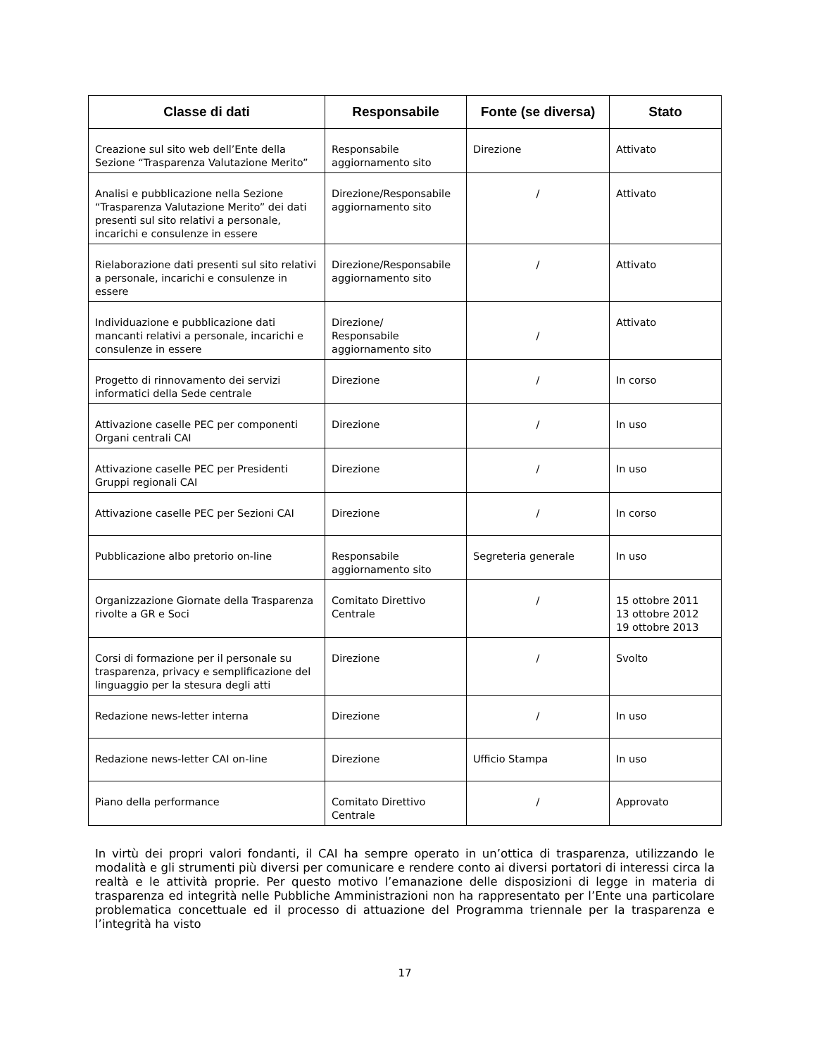| Classe di dati | Responsabile | Fonte (se diversa) | Stato |
| --- | --- | --- | --- |
| Creazione sul sito web dell’Ente della Sezione “Trasparenza Valutazione Merito” | Responsabile aggiornamento sito | Direzione | Attivato |
| Analisi e pubblicazione nella Sezione “Trasparenza Valutazione Merito” dei dati presenti sul sito relativi a personale, incarichi e consulenze in essere | Direzione/Responsabile aggiornamento sito | / | Attivato |
| Rielaborazione dati presenti sul sito relativi a personale, incarichi e consulenze in essere | Direzione/Responsabile aggiornamento sito | / | Attivato |
| Individuazione e pubblicazione dati mancanti relativi a personale, incarichi e consulenze in essere | Direzione/ Responsabile aggiornamento sito | / | Attivato |
| Progetto di rinnovamento dei servizi informatici della Sede centrale | Direzione | / | In corso |
| Attivazione caselle PEC per componenti Organi centrali CAI | Direzione | / | In uso |
| Attivazione caselle PEC per Presidenti Gruppi regionali CAI | Direzione | / | In uso |
| Attivazione caselle PEC per Sezioni CAI | Direzione | / | In corso |
| Pubblicazione albo pretorio on-line | Responsabile aggiornamento sito | Segreteria generale | In uso |
| Organizzazione Giornate della Trasparenza rivolte a GR e Soci | Comitato Direttivo Centrale | / | 15 ottobre 2011 13 ottobre 2012 19 ottobre 2013 |
| Corsi di formazione per il personale su trasparenza, privacy e semplificazione del linguaggio per la stesura degli atti | Direzione | / | Svolto |
| Redazione news-letter interna | Direzione | / | In uso |
| Redazione news-letter CAI on-line | Direzione | Ufficio Stampa | In uso |
| Piano della performance | Comitato Direttivo Centrale | / | Approvato |
In virtù dei propri valori fondanti, il CAI ha sempre operato in un’ottica di trasparenza, utilizzando le modalità e gli strumenti più diversi per comunicare e rendere conto ai diversi portatori di interessi circa la realtà e le attività proprie. Per questo motivo l’emanazione delle disposizioni di legge in materia di trasparenza ed integrità nelle Pubbliche Amministrazioni non ha rappresentato per l’Ente una particolare problematica concettuale ed il processo di attuazione del Programma triennale per la trasparenza e l’integrità ha visto
17